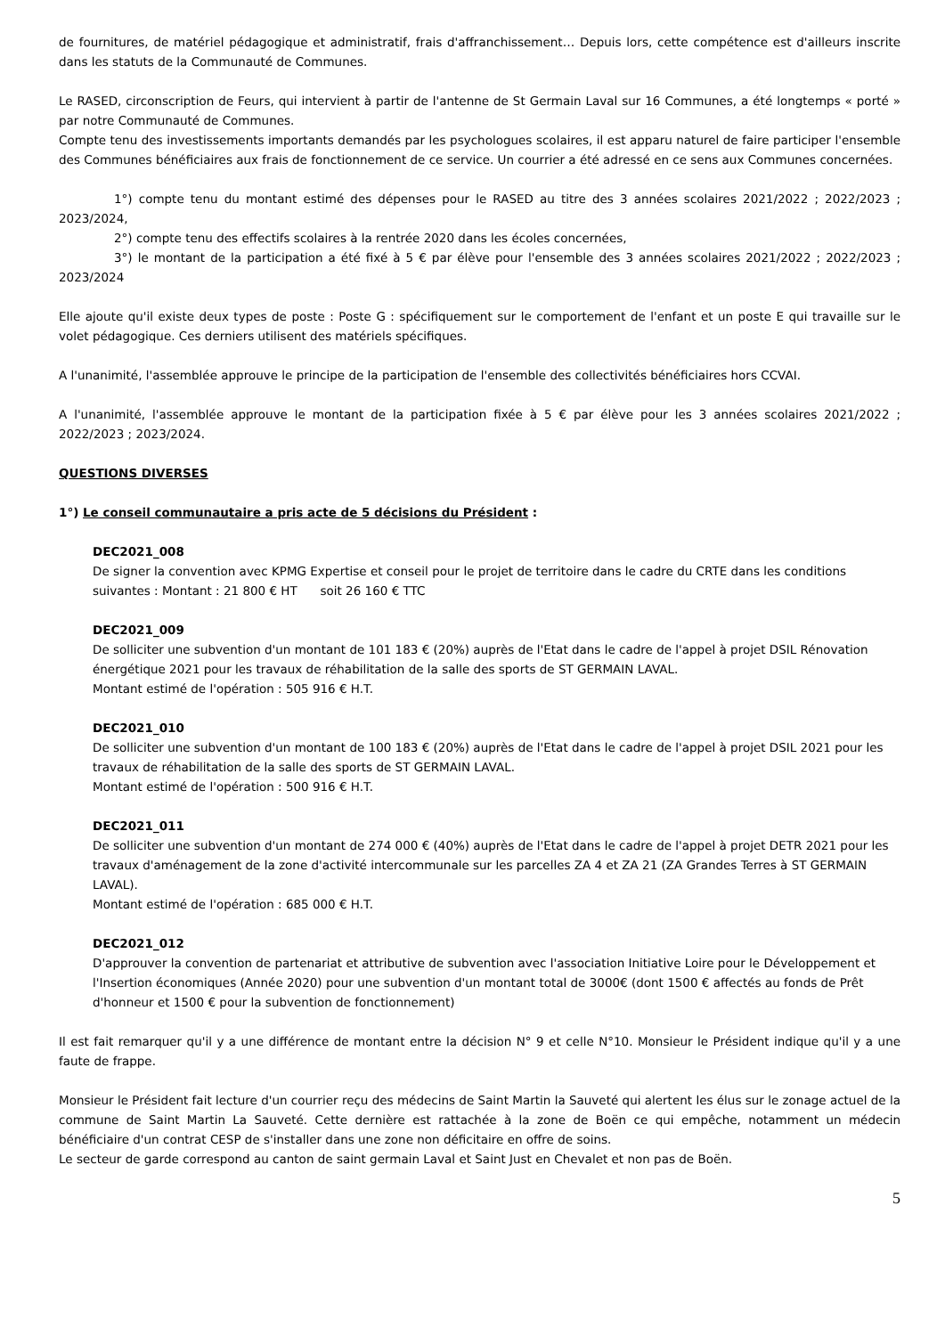de fournitures, de matériel pédagogique et administratif, frais d'affranchissement… Depuis lors, cette compétence est d'ailleurs inscrite dans les statuts de la Communauté de Communes.
Le RASED, circonscription de Feurs, qui intervient à partir de l'antenne de St Germain Laval sur 16 Communes, a été longtemps « porté » par notre Communauté de Communes.
Compte tenu des investissements importants demandés par les psychologues scolaires, il est apparu naturel de faire participer l'ensemble des Communes bénéficiaires aux frais de fonctionnement de ce service. Un courrier a été adressé en ce sens aux Communes concernées.
1°) compte tenu du montant estimé des dépenses pour le RASED au titre des 3 années scolaires 2021/2022 ; 2022/2023 ; 2023/2024,
2°) compte tenu des effectifs scolaires à la rentrée 2020 dans les écoles concernées,
3°) le montant de la participation a été fixé à 5 € par élève pour l'ensemble des 3 années scolaires 2021/2022 ; 2022/2023 ; 2023/2024
Elle ajoute qu'il existe deux types de poste : Poste G : spécifiquement sur le comportement de l'enfant et un poste E qui travaille sur le volet pédagogique. Ces derniers utilisent des matériels spécifiques.
A l'unanimité, l'assemblée approuve le principe de la participation de l'ensemble des collectivités bénéficiaires hors CCVAI.
A l'unanimité, l'assemblée approuve le montant de la participation fixée à 5 € par élève pour les 3 années scolaires 2021/2022 ; 2022/2023 ; 2023/2024.
QUESTIONS DIVERSES
1°) Le conseil communautaire a pris acte de 5 décisions du Président :
DEC2021_008
De signer la convention avec KPMG Expertise et conseil pour le projet de territoire dans le cadre du CRTE dans les conditions suivantes : Montant : 21 800 € HT soit 26 160 € TTC
DEC2021_009
De solliciter une subvention d'un montant de 101 183 € (20%) auprès de l'Etat dans le cadre de l'appel à projet DSIL Rénovation énergétique 2021 pour les travaux de réhabilitation de la salle des sports de ST GERMAIN LAVAL.
Montant estimé de l'opération : 505 916 € H.T.
DEC2021_010
De solliciter une subvention d'un montant de 100 183 € (20%) auprès de l'Etat dans le cadre de l'appel à projet DSIL 2021 pour les travaux de réhabilitation de la salle des sports de ST GERMAIN LAVAL.
Montant estimé de l'opération : 500 916 € H.T.
DEC2021_011
De solliciter une subvention d'un montant de 274 000 € (40%) auprès de l'Etat dans le cadre de l'appel à projet DETR 2021 pour les travaux d'aménagement de la zone d'activité intercommunale sur les parcelles ZA 4 et ZA 21 (ZA Grandes Terres à ST GERMAIN LAVAL).
Montant estimé de l'opération : 685 000 € H.T.
DEC2021_012
D'approuver la convention de partenariat et attributive de subvention avec l'association Initiative Loire pour le Développement et l'Insertion économiques (Année 2020) pour une subvention d'un montant total de 3000€ (dont 1500 € affectés au fonds de Prêt d'honneur et 1500 € pour la subvention de fonctionnement)
Il est fait remarquer qu'il y a une différence de montant entre la décision N° 9 et celle N°10. Monsieur le Président indique qu'il y a une faute de frappe.
Monsieur le Président fait lecture d'un courrier reçu des médecins de Saint Martin la Sauveté qui alertent les élus sur le zonage actuel de la commune de Saint Martin La Sauveté. Cette dernière est rattachée à la zone de Boën ce qui empêche, notamment un médecin bénéficiaire d'un contrat CESP de s'installer dans une zone non déficitaire en offre de soins.
Le secteur de garde correspond au canton de saint germain Laval et Saint Just en Chevalet et non pas de Boën.
5